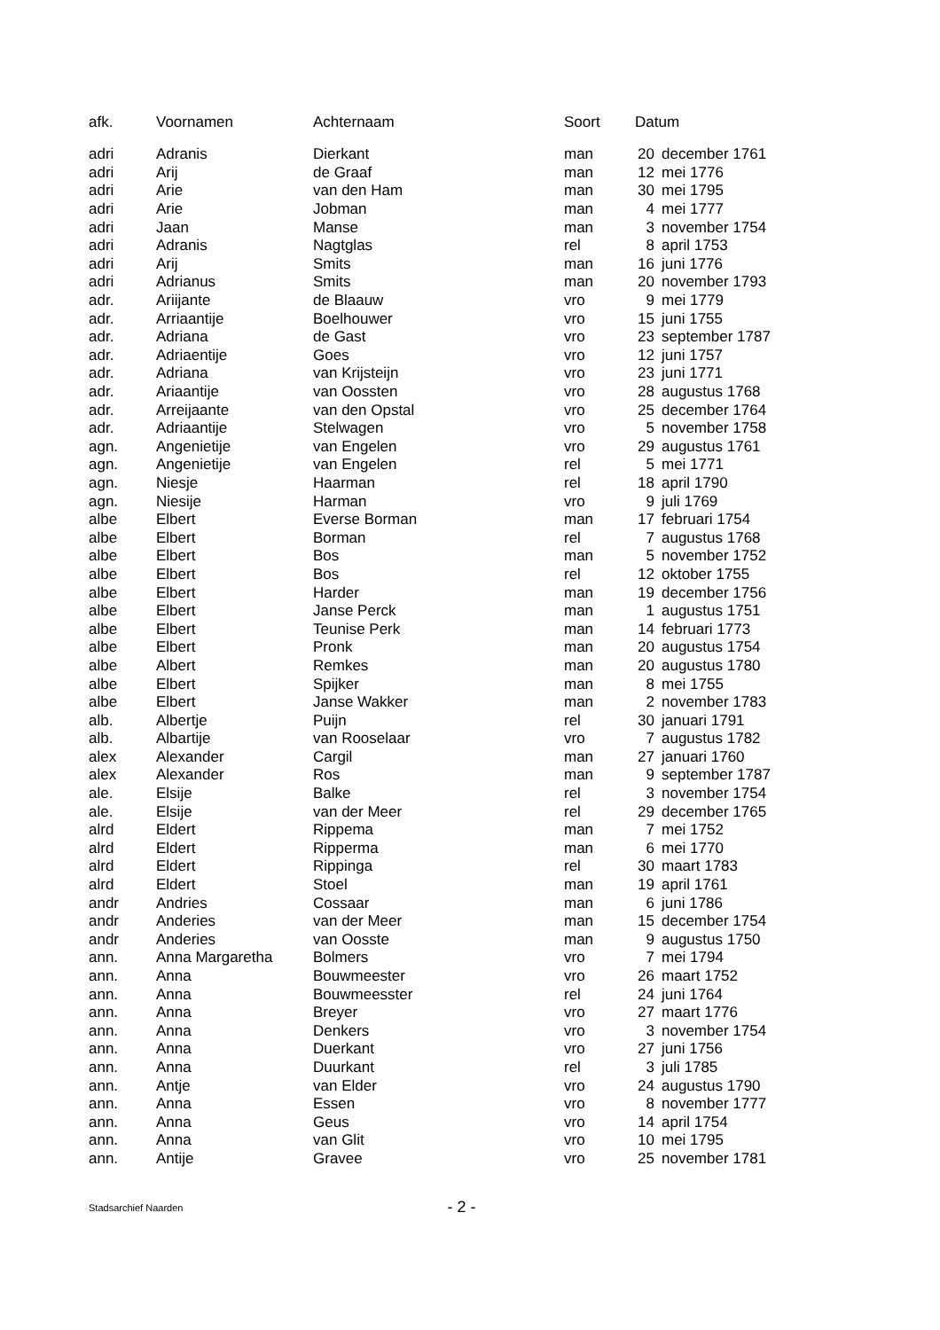| afk. | Voornamen | Achternaam | Soort | Datum | |
| --- | --- | --- | --- | --- | --- |
| adri | Adranis | Dierkant | man | 20 | december 1761 |
| adri | Arij | de Graaf | man | 12 | mei 1776 |
| adri | Arie | van den Ham | man | 30 | mei 1795 |
| adri | Arie | Jobman | man | 4 | mei 1777 |
| adri | Jaan | Manse | man | 3 | november 1754 |
| adri | Adranis | Nagtglas | rel | 8 | april 1753 |
| adri | Arij | Smits | man | 16 | juni 1776 |
| adri | Adrianus | Smits | man | 20 | november 1793 |
| adr. | Ariijante | de Blaauw | vro | 9 | mei 1779 |
| adr. | Arriaantije | Boelhouwer | vro | 15 | juni 1755 |
| adr. | Adriana | de Gast | vro | 23 | september 1787 |
| adr. | Adriaentije | Goes | vro | 12 | juni 1757 |
| adr. | Adriana | van Krijsteijn | vro | 23 | juni 1771 |
| adr. | Ariaantije | van Oossten | vro | 28 | augustus 1768 |
| adr. | Arreijaante | van den Opstal | vro | 25 | december 1764 |
| adr. | Adriaantije | Stelwagen | vro | 5 | november 1758 |
| agn. | Angenietije | van Engelen | vro | 29 | augustus 1761 |
| agn. | Angenietije | van Engelen | rel | 5 | mei 1771 |
| agn. | Niesje | Haarman | rel | 18 | april 1790 |
| agn. | Niesije | Harman | vro | 9 | juli 1769 |
| albe | Elbert | Everse Borman | man | 17 | februari 1754 |
| albe | Elbert | Borman | rel | 7 | augustus 1768 |
| albe | Elbert | Bos | man | 5 | november 1752 |
| albe | Elbert | Bos | rel | 12 | oktober 1755 |
| albe | Elbert | Harder | man | 19 | december 1756 |
| albe | Elbert | Janse Perck | man | 1 | augustus 1751 |
| albe | Elbert | Teunise Perk | man | 14 | februari 1773 |
| albe | Elbert | Pronk | man | 20 | augustus 1754 |
| albe | Albert | Remkes | man | 20 | augustus 1780 |
| albe | Elbert | Spijker | man | 8 | mei 1755 |
| albe | Elbert | Janse Wakker | man | 2 | november 1783 |
| alb. | Albertje | Puijn | rel | 30 | januari 1791 |
| alb. | Albartije | van Rooselaar | vro | 7 | augustus 1782 |
| alex | Alexander | Cargil | man | 27 | januari 1760 |
| alex | Alexander | Ros | man | 9 | september 1787 |
| ale. | Elsije | Balke | rel | 3 | november 1754 |
| ale. | Elsije | van der Meer | rel | 29 | december 1765 |
| alrd | Eldert | Rippema | man | 7 | mei 1752 |
| alrd | Eldert | Ripperma | man | 6 | mei 1770 |
| alrd | Eldert | Rippinga | rel | 30 | maart 1783 |
| alrd | Eldert | Stoel | man | 19 | april 1761 |
| andr | Andries | Cossaar | man | 6 | juni 1786 |
| andr | Anderies | van der Meer | man | 15 | december 1754 |
| andr | Anderies | van Oosste | man | 9 | augustus 1750 |
| ann. | Anna Margaretha | Bolmers | vro | 7 | mei 1794 |
| ann. | Anna | Bouwmeester | vro | 26 | maart 1752 |
| ann. | Anna | Bouwmeesster | rel | 24 | juni 1764 |
| ann. | Anna | Breyer | vro | 27 | maart 1776 |
| ann. | Anna | Denkers | vro | 3 | november 1754 |
| ann. | Anna | Duerkant | vro | 27 | juni 1756 |
| ann. | Anna | Duurkant | rel | 3 | juli 1785 |
| ann. | Antje | van Elder | vro | 24 | augustus 1790 |
| ann. | Anna | Essen | vro | 8 | november 1777 |
| ann. | Anna | Geus | vro | 14 | april 1754 |
| ann. | Anna | van Glit | vro | 10 | mei 1795 |
| ann. | Antije | Gravee | vro | 25 | november 1781 |
Stadsarchief Naarden - 2 -